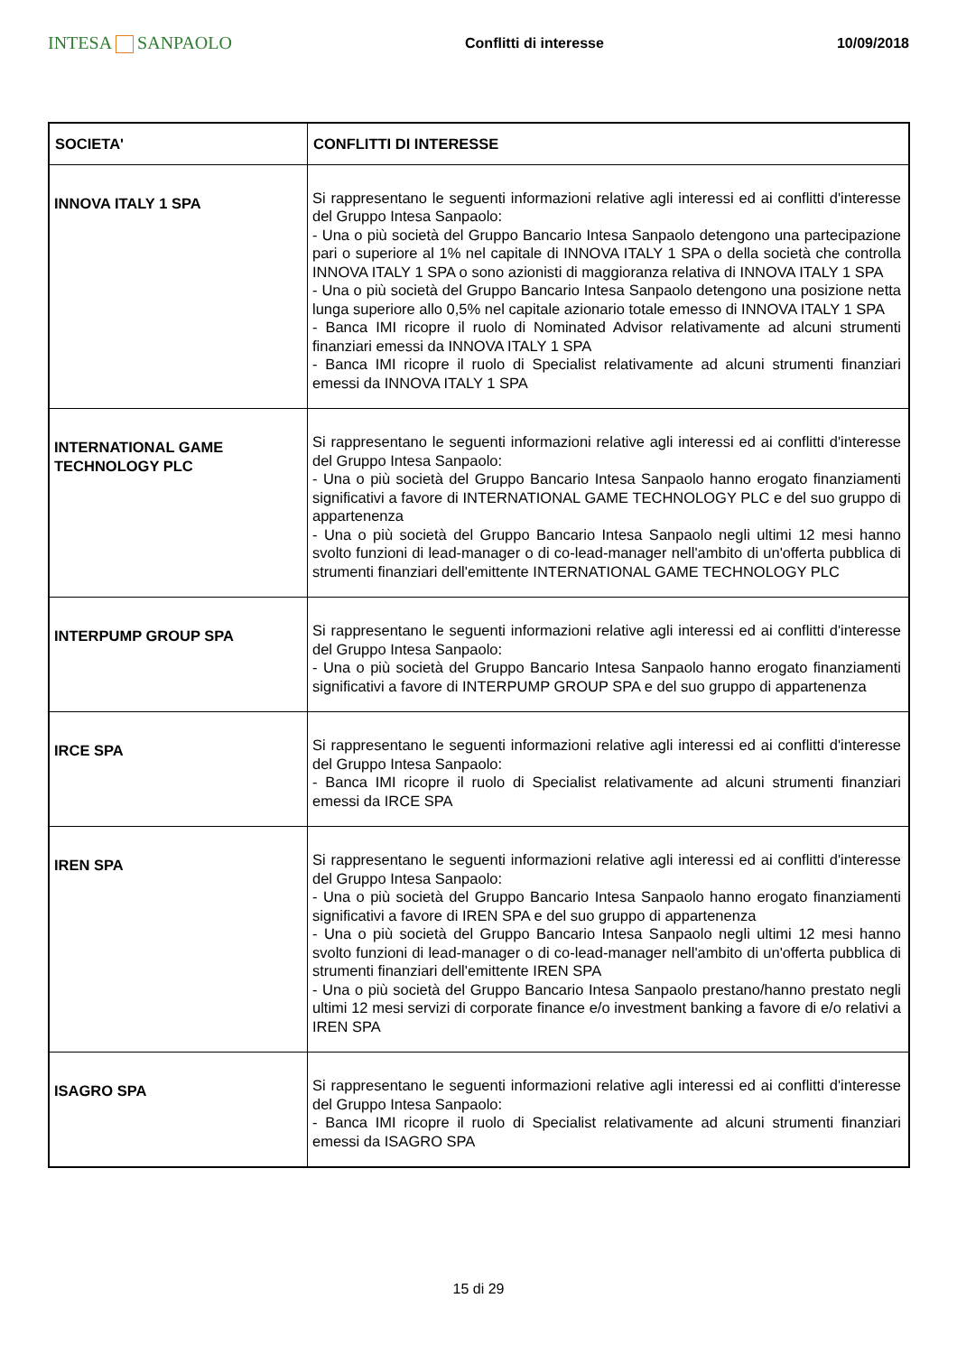INTESA SANPAOLO
Conflitti di interesse 10/09/2018
| SOCIETA' | CONFLITTI DI INTERESSE |
| --- | --- |
| INNOVA ITALY 1 SPA | Si rappresentano le seguenti informazioni relative agli interessi ed ai conflitti d'interesse del Gruppo Intesa Sanpaolo: - Una o più società del Gruppo Bancario Intesa Sanpaolo detengono una partecipazione pari o superiore al 1% nel capitale di INNOVA ITALY 1 SPA o della società che controlla INNOVA ITALY 1 SPA o sono azionisti di maggioranza relativa di INNOVA ITALY 1 SPA - Una o più società del Gruppo Bancario Intesa Sanpaolo detengono una posizione netta lunga superiore allo 0,5% nel capitale azionario totale emesso di INNOVA ITALY 1 SPA - Banca IMI ricopre il ruolo di Nominated Advisor relativamente ad alcuni strumenti finanziari emessi da INNOVA ITALY 1 SPA - Banca IMI ricopre il ruolo di Specialist relativamente ad alcuni strumenti finanziari emessi da INNOVA ITALY 1 SPA |
| INTERNATIONAL GAME TECHNOLOGY PLC | Si rappresentano le seguenti informazioni relative agli interessi ed ai conflitti d'interesse del Gruppo Intesa Sanpaolo: - Una o più società del Gruppo Bancario Intesa Sanpaolo hanno erogato finanziamenti significativi a favore di INTERNATIONAL GAME TECHNOLOGY PLC e del suo gruppo di appartenenza - Una o più società del Gruppo Bancario Intesa Sanpaolo negli ultimi 12 mesi hanno svolto funzioni di lead-manager o di co-lead-manager nell'ambito di un'offerta pubblica di strumenti finanziari dell'emittente INTERNATIONAL GAME TECHNOLOGY PLC |
| INTERPUMP GROUP SPA | Si rappresentano le seguenti informazioni relative agli interessi ed ai conflitti d'interesse del Gruppo Intesa Sanpaolo: - Una o più società del Gruppo Bancario Intesa Sanpaolo hanno erogato finanziamenti significativi a favore di INTERPUMP GROUP SPA e del suo gruppo di appartenenza |
| IRCE SPA | Si rappresentano le seguenti informazioni relative agli interessi ed ai conflitti d'interesse del Gruppo Intesa Sanpaolo: - Banca IMI ricopre il ruolo di Specialist relativamente ad alcuni strumenti finanziari emessi da IRCE SPA |
| IREN SPA | Si rappresentano le seguenti informazioni relative agli interessi ed ai conflitti d'interesse del Gruppo Intesa Sanpaolo: - Una o più società del Gruppo Bancario Intesa Sanpaolo hanno erogato finanziamenti significativi a favore di IREN SPA e del suo gruppo di appartenenza - Una o più società del Gruppo Bancario Intesa Sanpaolo negli ultimi 12 mesi hanno svolto funzioni di lead-manager o di co-lead-manager nell'ambito di un'offerta pubblica di strumenti finanziari dell'emittente IREN SPA - Una o più società del Gruppo Bancario Intesa Sanpaolo prestano/hanno prestato negli ultimi 12 mesi servizi di corporate finance e/o investment banking a favore di e/o relativi a IREN SPA |
| ISAGRO SPA | Si rappresentano le seguenti informazioni relative agli interessi ed ai conflitti d'interesse del Gruppo Intesa Sanpaolo: - Banca IMI ricopre il ruolo di Specialist relativamente ad alcuni strumenti finanziari emessi da ISAGRO SPA |
15 di 29